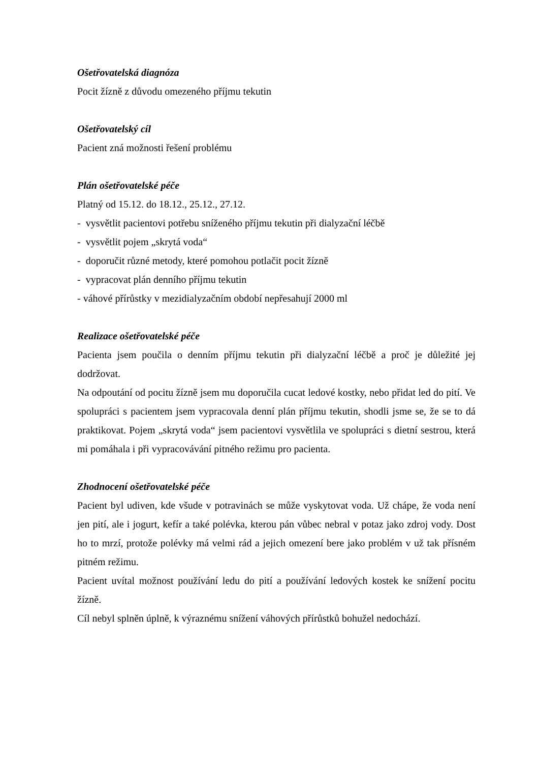Ošetřovatelská diagnóza
Pocit žízně z důvodu omezeného příjmu tekutin
Ošetřovatelský cíl
Pacient zná možnosti řešení problému
Plán ošetřovatelské péče
Platný od 15.12. do 18.12., 25.12., 27.12.
- vysvětlit pacientovi potřebu sníženého příjmu tekutin při dialyzační léčbě
- vysvětlit pojem „skrytá voda“
- doporučit různé metody, které pomohou potlačit pocit žízně
- vypracovat plán denního příjmu tekutin
- váhové přírůstky v mezidialyzačním období nepřesahují 2000 ml
Realizace ošetřovatelské péče
Pacienta jsem poučila o denním příjmu tekutin při dialyzační léčbě a proč je důležité jej dodržovat.
Na odpoutání od pocitu žízně jsem mu doporučila cucat ledové kostky, nebo přidat led do pití. Ve spolupráci s pacientem jsem vypracovala denní plán příjmu tekutin, shodli jsme se, že se to dá praktikovat. Pojem „skrytá voda“ jsem pacientovi vysvětlila ve spolupráci s dietní sestrou, která mi pomáhala i při vypracovávání pitného režimu pro pacienta.
Zhodnocení ošetřovatelské péče
Pacient byl udiven, kde všude v potravinách se může vyskytovat voda. Už chápe, že voda není jen pití, ale i jogurt, kefír a také polévka, kterou pán vůbec nebral v potaz jako zdroj vody. Dost ho to mrzí, protože polévky má velmi rád a jejich omezení bere jako problém v už tak přísném pitném režimu.
Pacient uvítal možnost používání ledu do pití a používání ledových kostek ke snížení pocitu žízně.
Cíl nebyl splněn úplně, k výraznému snížení váhových přírůstků bohužel nedochází.